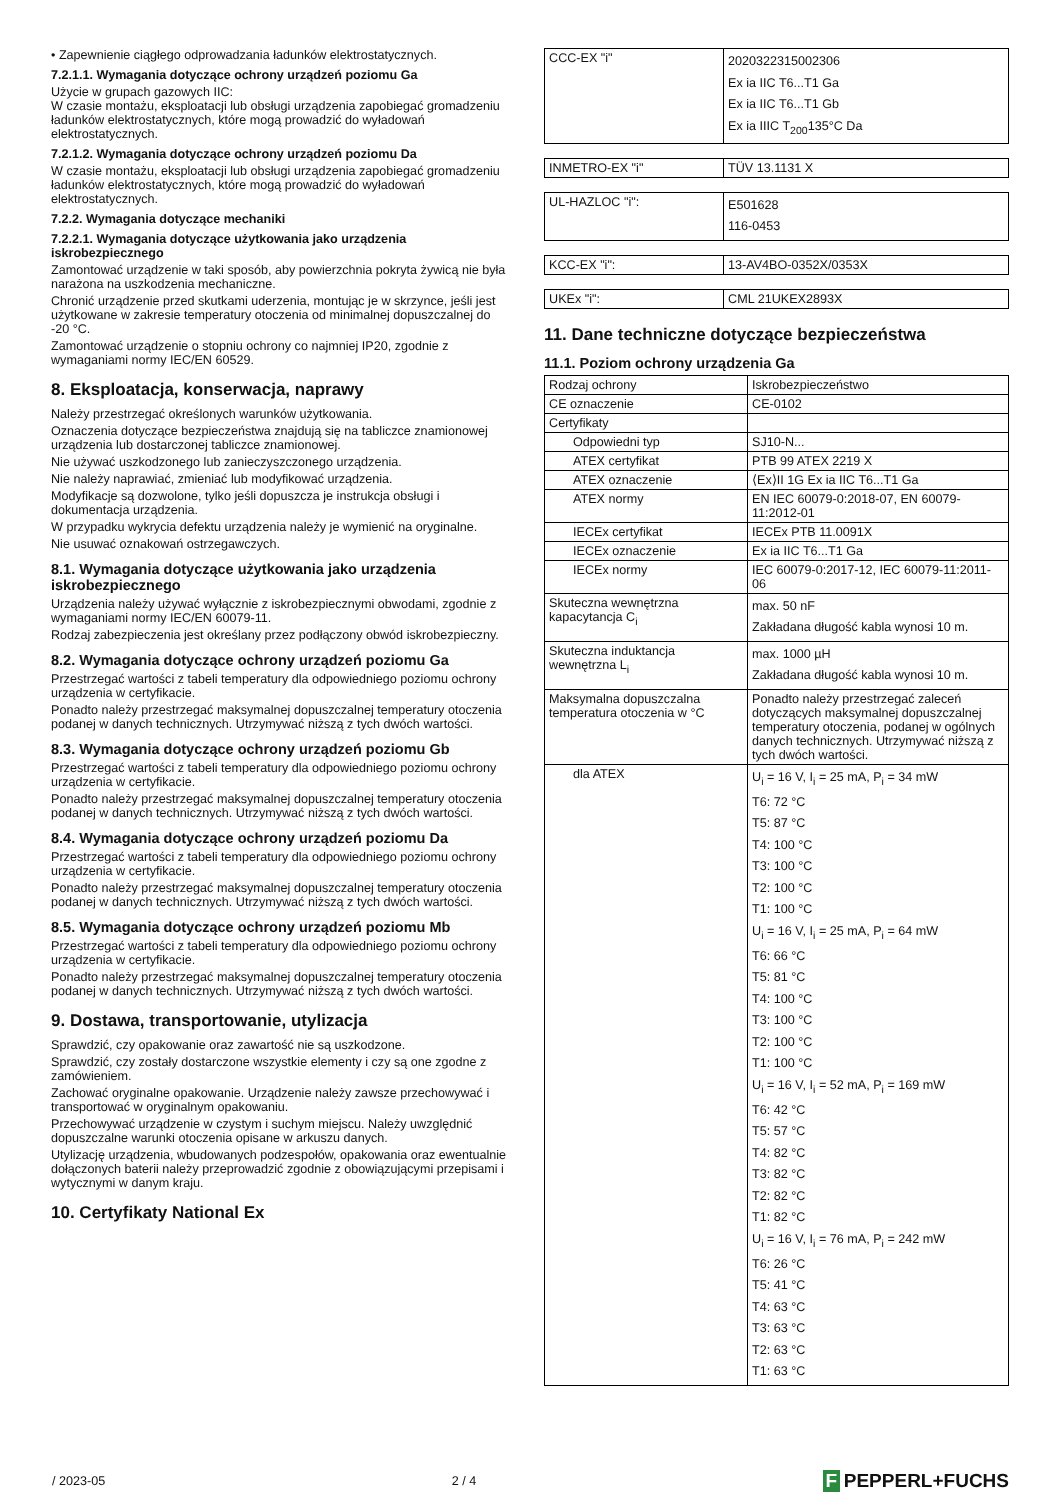• Zapewnienie ciągłego odprowadzania ładunków elektrostatycznych.
7.2.1.1. Wymagania dotyczące ochrony urządzeń poziomu Ga
Użycie w grupach gazowych IIC:
W czasie montażu, eksploatacji lub obsługi urządzenia zapobiegać gromadzeniu ładunków elektrostatycznych, które mogą prowadzić do wyładowań elektrostatycznych.
7.2.1.2. Wymagania dotyczące ochrony urządzeń poziomu Da
W czasie montażu, eksploatacji lub obsługi urządzenia zapobiegać gromadzeniu ładunków elektrostatycznych, które mogą prowadzić do wyładowań elektrostatycznych.
7.2.2. Wymagania dotyczące mechaniki
7.2.2.1. Wymagania dotyczące użytkowania jako urządzenia iskrobezpiecznego
Zamontować urządzenie w taki sposób, aby powierzchnia pokryta żywicą nie była narażona na uszkodzenia mechaniczne.
Chronić urządzenie przed skutkami uderzenia, montując je w skrzynce, jeśli jest użytkowane w zakresie temperatury otoczenia od minimalnej dopuszczalnej do -20 °C.
Zamontować urządzenie o stopniu ochrony co najmniej IP20, zgodnie z wymaganiami normy IEC/EN 60529.
8. Eksploatacja, konserwacja, naprawy
Należy przestrzegać określonych warunków użytkowania.
Oznaczenia dotyczące bezpieczeństwa znajdują się na tabliczce znamionowej urządzenia lub dostarczonej tabliczce znamionowej.
Nie używać uszkodzonego lub zanieczyszczonego urządzenia.
Nie należy naprawiać, zmieniać lub modyfikować urządzenia.
Modyfikacje są dozwolone, tylko jeśli dopuszcza je instrukcja obsługi i dokumentacja urządzenia.
W przypadku wykrycia defektu urządzenia należy je wymienić na oryginalne.
Nie usuwać oznakowań ostrzegawczych.
8.1. Wymagania dotyczące użytkowania jako urządzenia iskrobezpiecznego
Urządzenia należy używać wyłącznie z iskrobezpiecznymi obwodami, zgodnie z wymaganiami normy IEC/EN 60079-11.
Rodzaj zabezpieczenia jest określany przez podłączony obwód iskrobezpieczny.
8.2. Wymagania dotyczące ochrony urządzeń poziomu Ga
Przestrzegać wartości z tabeli temperatury dla odpowiedniego poziomu ochrony urządzenia w certyfikacie.
Ponadto należy przestrzegać maksymalnej dopuszczalnej temperatury otoczenia podanej w danych technicznych. Utrzymywać niższą z tych dwóch wartości.
8.3. Wymagania dotyczące ochrony urządzeń poziomu Gb
Przestrzegać wartości z tabeli temperatury dla odpowiedniego poziomu ochrony urządzenia w certyfikacie.
Ponadto należy przestrzegać maksymalnej dopuszczalnej temperatury otoczenia podanej w danych technicznych. Utrzymywać niższą z tych dwóch wartości.
8.4. Wymagania dotyczące ochrony urządzeń poziomu Da
Przestrzegać wartości z tabeli temperatury dla odpowiedniego poziomu ochrony urządzenia w certyfikacie.
Ponadto należy przestrzegać maksymalnej dopuszczalnej temperatury otoczenia podanej w danych technicznych. Utrzymywać niższą z tych dwóch wartości.
8.5. Wymagania dotyczące ochrony urządzeń poziomu Mb
Przestrzegać wartości z tabeli temperatury dla odpowiedniego poziomu ochrony urządzenia w certyfikacie.
Ponadto należy przestrzegać maksymalnej dopuszczalnej temperatury otoczenia podanej w danych technicznych. Utrzymywać niższą z tych dwóch wartości.
9. Dostawa, transportowanie, utylizacja
Sprawdzić, czy opakowanie oraz zawartość nie są uszkodzone.
Sprawdzić, czy zostały dostarczone wszystkie elementy i czy są one zgodne z zamówieniem.
Zachować oryginalne opakowanie. Urządzenie należy zawsze przechowywać i transportować w oryginalnym opakowaniu.
Przechowywać urządzenie w czystym i suchym miejscu. Należy uwzględnić dopuszczalne warunki otoczenia opisane w arkuszu danych.
Utylizację urządzenia, wbudowanych podzespołów, opakowania oraz ewentualnie dołączonych baterii należy przeprowadzić zgodnie z obowiązującymi przepisami i wytycznymi w danym kraju.
10. Certyfikaty National Ex
| CCC-EX "i" | 2020322315002306 Ex ia IIC T6...T1 Ga Ex ia IIC T6...T1 Gb Ex ia IIIC T<sub>200</sub>135°C Da |
| INMETRO-EX "i" | TÜV 13.1131 X |
| UL-HAZLOC "i": | E501628 116-0453 |
| KCC-EX "i": | 13-AV4BO-0352X/0353X |
| UKEx "i": | CML 21UKEX2893X |
11. Dane techniczne dotyczące bezpieczeństwa
11.1. Poziom ochrony urządzenia Ga
| Rodzaj ochrony | Iskrobezpieczeństwo |
| CE oznaczenie | CE-0102 |
| Certyfikaty | |
| Odpowiedni typ | SJ10-N... |
| ATEX certyfikat | PTB 99 ATEX 2219 X |
| ATEX oznaczenie | ⟨Ex⟩II 1G Ex ia IIC T6...T1 Ga |
| ATEX normy | EN IEC 60079-0:2018-07, EN 60079-11:2012-01 |
| IECEx certyfikat | IECEx PTB 11.0091X |
| IECEx oznaczenie | Ex ia IIC T6...T1 Ga |
| IECEx normy | IEC 60079-0:2017-12, IEC 60079-11:2011-06 |
| Skuteczna wewnętrzna kapacytancja C<sub>i</sub> | max. 50 nF Zakładana długość kabla wynosi 10 m. |
| Skuteczna induktancja wewnętrzna L<sub>i</sub> | max. 1000 µH Zakładana długość kabla wynosi 10 m. |
| Maksymalna dopuszczalna temperatura otoczenia w °C | Ponadto należy przestrzegać zaleceń dotyczących maksymalnej dopuszczalnej temperatury otoczenia, podanej w ogólnych danych technicznych. Utrzymywać niższą z tych dwóch wartości. |
| dla ATEX | U<sub>i</sub> = 16 V, I<sub>i</sub> = 25 mA, P<sub>i</sub> = 34 mW T6: 72 °C T5: 87 °C T4: 100 °C T3: 100 °C T2: 100 °C T1: 100 °C U<sub>i</sub> = 16 V, I<sub>i</sub> = 25 mA, P<sub>i</sub> = 64 mW T6: 66 °C T5: 81 °C T4: 100 °C T3: 100 °C T2: 100 °C T1: 100 °C U<sub>i</sub> = 16 V, I<sub>i</sub> = 52 mA, P<sub>i</sub> = 169 mW T6: 42 °C T5: 57 °C T4: 82 °C T3: 82 °C T2: 82 °C T1: 82 °C U<sub>i</sub> = 16 V, I<sub>i</sub> = 76 mA, P<sub>i</sub> = 242 mW T6: 26 °C T5: 41 °C T4: 63 °C T3: 63 °C T2: 63 °C T1: 63 °C |
/ 2023-05 2 / 4
F PEPPERL+FUCHS